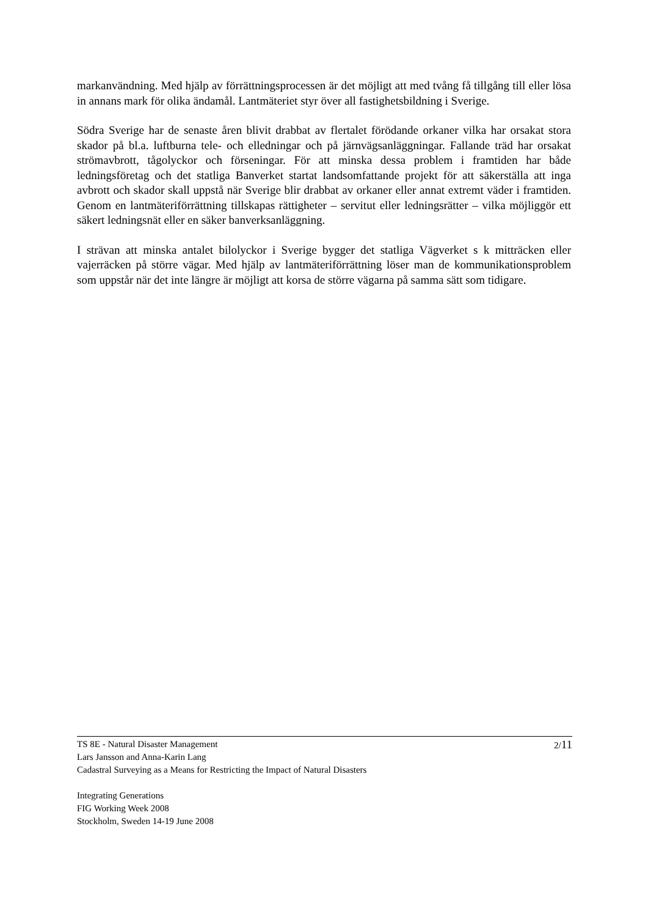markanvändning. Med hjälp av förrättningsprocessen är det möjligt att med tvång få tillgång till eller lösa in annans mark för olika ändamål. Lantmäteriet styr över all fastighetsbildning i Sverige.
Södra Sverige har de senaste åren blivit drabbat av flertalet förödande orkaner vilka har orsakat stora skador på bl.a. luftburna tele- och elledningar och på järnvägsanläggningar. Fallande träd har orsakat strömavbrott, tågolyckor och förseningar. För att minska dessa problem i framtiden har både ledningsföretag och det statliga Banverket startat landsomfattande projekt för att säkerställa att inga avbrott och skador skall uppstå när Sverige blir drabbat av orkaner eller annat extremt väder i framtiden. Genom en lantmäteriförrättning tillskapas rättigheter – servitut eller ledningsrätter – vilka möjliggör ett säkert ledningsnät eller en säker banverksanläggning.
I strävan att minska antalet bilolyckor i Sverige bygger det statliga Vägverket s k mitträcken eller vajerräcken på större vägar. Med hjälp av lantmäteriförrättning löser man de kommunikationsproblem som uppstår när det inte längre är möjligt att korsa de större vägarna på samma sätt som tidigare.
2/11
TS 8E - Natural Disaster Management
Lars Jansson and Anna-Karin Lang
Cadastral Surveying as a Means for Restricting the Impact of Natural Disasters
Integrating Generations
FIG Working Week 2008
Stockholm, Sweden 14-19 June 2008